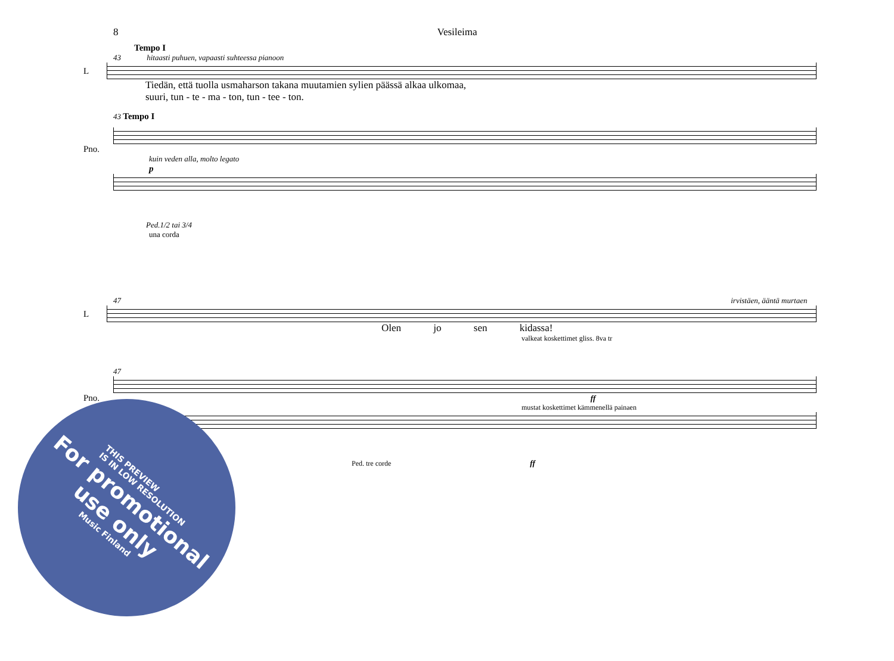8 Vesileima
Tempo I
43 hitaasti puhuen, vapaasti suhteessa pianoon
L
Tiedän, että tuolla usmaharson takana muutamien sylien päässä alkaa ulkomaa,
suuri, tun - te - ma - ton, tun - tee - ton.
43 Tempo I
Pno.
kuin veden alla, molto legato
p
Ped.1/2 tai 3/4
una corda
47 irvistäen, ääntä murtaen
L
Olen jo sen kidassa!
valkeat koskettimet gliss. 8va tr
47
Pno. ff
mustat koskettimet kämmenellä painaen
Ped. tre corde ff
THIS PREVIEW
IS IN LOW RESOLUTION
For promotional
use only
Music Finland